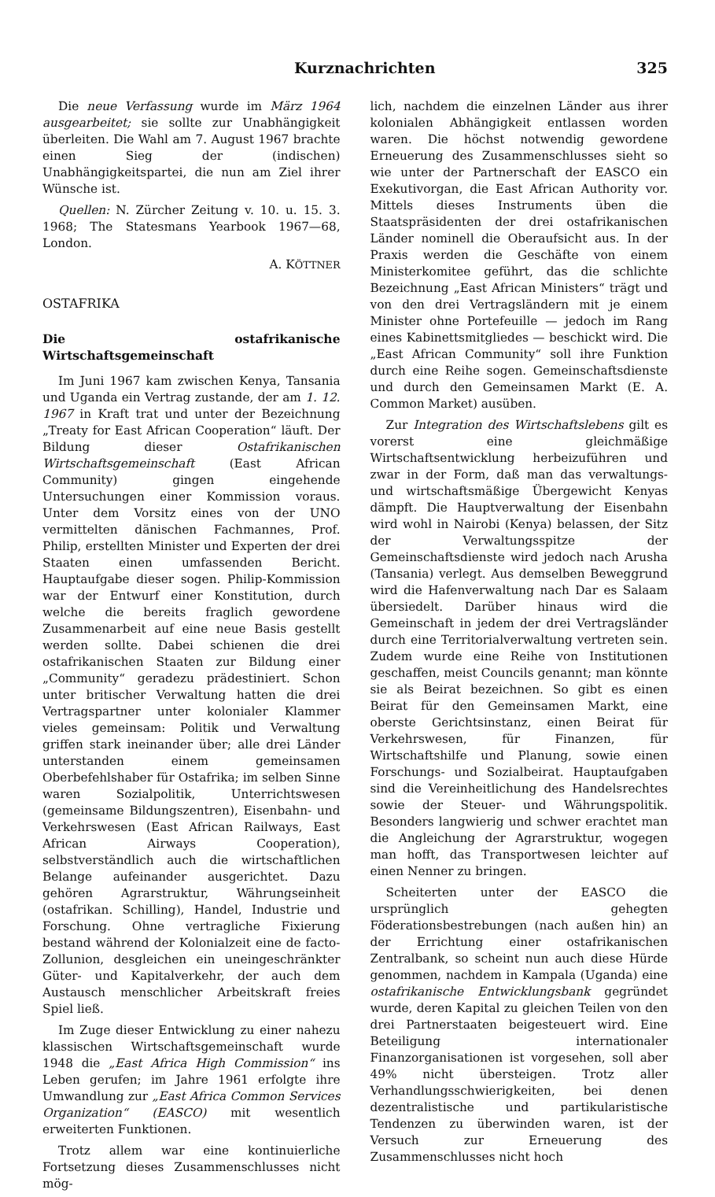Kurznachrichten 325
Die neue Verfassung wurde im März 1964 ausgearbeitet; sie sollte zur Unabhängigkeit überleiten. Die Wahl am 7. August 1967 brachte einen Sieg der (indischen) Unabhängigkeitspartei, die nun am Ziel ihrer Wünsche ist.
Quellen: N. Zürcher Zeitung v. 10. u. 15. 3. 1968; The Statesmans Yearbook 1967—68, London.
A. KÖTTNER
OSTAFRIKA
Die ostafrikanische Wirtschaftsgemeinschaft
Im Juni 1967 kam zwischen Kenya, Tansania und Uganda ein Vertrag zustande, der am 1. 12. 1967 in Kraft trat und unter der Bezeichnung „Treaty for East African Cooperation“ läuft. Der Bildung dieser Ostafrikanischen Wirtschaftsgemeinschaft (East African Community) gingen eingehende Untersuchungen einer Kommission voraus. Unter dem Vorsitz eines von der UNO vermittelten dänischen Fachmannes, Prof. Philip, erstellten Minister und Experten der drei Staaten einen umfassenden Bericht. Hauptaufgabe dieser sogen. Philip-Kommission war der Entwurf einer Konstitution, durch welche die bereits fraglich gewordene Zusammenarbeit auf eine neue Basis gestellt werden sollte. Dabei schienen die drei ostafrikanischen Staaten zur Bildung einer „Community“ geradezu prädestiniert. Schon unter britischer Verwaltung hatten die drei Vertragspartner unter kolonialer Klammer vieles gemeinsam: Politik und Verwaltung griffen stark ineinander über; alle drei Länder unterstanden einem gemeinsamen Oberbefehlshaber für Ostafrika; im selben Sinne waren Sozialpolitik, Unterrichtswesen (gemeinsame Bildungszentren), Eisenbahn- und Verkehrswesen (East African Railways, East African Airways Cooperation), selbstverständlich auch die wirtschaftlichen Belange aufeinander ausgerichtet. Dazu gehören Agrarstruktur, Währungseinheit (ostafrikan. Schilling), Handel, Industrie und Forschung. Ohne vertragliche Fixierung bestand während der Kolonialzeit eine de facto-Zollunion, desgleichen ein uneingeschränkter Güter- und Kapitalverkehr, der auch dem Austausch menschlicher Arbeitskraft freies Spiel ließ.
Im Zuge dieser Entwicklung zu einer nahezu klassischen Wirtschaftsgemeinschaft wurde 1948 die „East Africa High Commission“ ins Leben gerufen; im Jahre 1961 erfolgte ihre Umwandlung zur „East Africa Common Services Organization“ (EASCO) mit wesentlich erweiterten Funktionen.
Trotz allem war eine kontinuierliche Fortsetzung dieses Zusammenschlusses nicht mög-
lich, nachdem die einzelnen Länder aus ihrer kolonialen Abhängigkeit entlassen worden waren. Die höchst notwendig gewordene Erneuerung des Zusammenschlusses sieht so wie unter der Partnerschaft der EASCO ein Exekutivorgan, die East African Authority vor. Mittels dieses Instruments üben die Staatspräsidenten der drei ostafrikanischen Länder nominell die Oberaufsicht aus. In der Praxis werden die Geschäfte von einem Ministerkomitee geführt, das die schlichte Bezeichnung „East African Ministers“ trägt und von den drei Vertragsländern mit je einem Minister ohne Portefeuille — jedoch im Rang eines Kabinettsmitgliedes — beschickt wird. Die „East African Community“ soll ihre Funktion durch eine Reihe sogen. Gemeinschaftsdienste und durch den Gemeinsamen Markt (E. A. Common Market) ausüben.
Zur Integration des Wirtschaftslebens gilt es vorerst eine gleichmäßige Wirtschaftsentwicklung herbeizuführen und zwar in der Form, daß man das verwaltungs- und wirtschaftsmäßige Übergewicht Kenyas dämpft. Die Hauptverwaltung der Eisenbahn wird wohl in Nairobi (Kenya) belassen, der Sitz der Verwaltungsspitze der Gemeinschaftsdienste wird jedoch nach Arusha (Tansania) verlegt. Aus demselben Beweggrund wird die Hafenverwaltung nach Dar es Salaam übersiedelt. Darüber hinaus wird die Gemeinschaft in jedem der drei Vertragsländer durch eine Territorialverwaltung vertreten sein. Zudem wurde eine Reihe von Institutionen geschaffen, meist Councils genannt; man könnte sie als Beirat bezeichnen. So gibt es einen Beirat für den Gemeinsamen Markt, eine oberste Gerichtsinstanz, einen Beirat für Verkehrswesen, für Finanzen, für Wirtschaftshilfe und Planung, sowie einen Forschungs- und Sozialbeirat. Hauptaufgaben sind die Vereinheitlichung des Handelsrechtes sowie der Steuer- und Währungspolitik. Besonders langwierig und schwer erachtet man die Angleichung der Agrarstruktur, wogegen man hofft, das Transportwesen leichter auf einen Nenner zu bringen.
Scheiterten unter der EASCO die ursprünglich gehegten Föderationsbestrebungen (nach außen hin) an der Errichtung einer ostafrikanischen Zentralbank, so scheint nun auch diese Hürde genommen, nachdem in Kampala (Uganda) eine ostafrikanische Entwicklungsbank gegründet wurde, deren Kapital zu gleichen Teilen von den drei Partnerstaaten beigesteuert wird. Eine Beteiligung internationaler Finanzorganisationen ist vorgesehen, soll aber 49% nicht übersteigen. Trotz aller Verhandlungsschwierigkeiten, bei denen dezentralistische und partikularistische Tendenzen zu überwinden waren, ist der Versuch zur Erneuerung des Zusammenschlusses nicht hoch